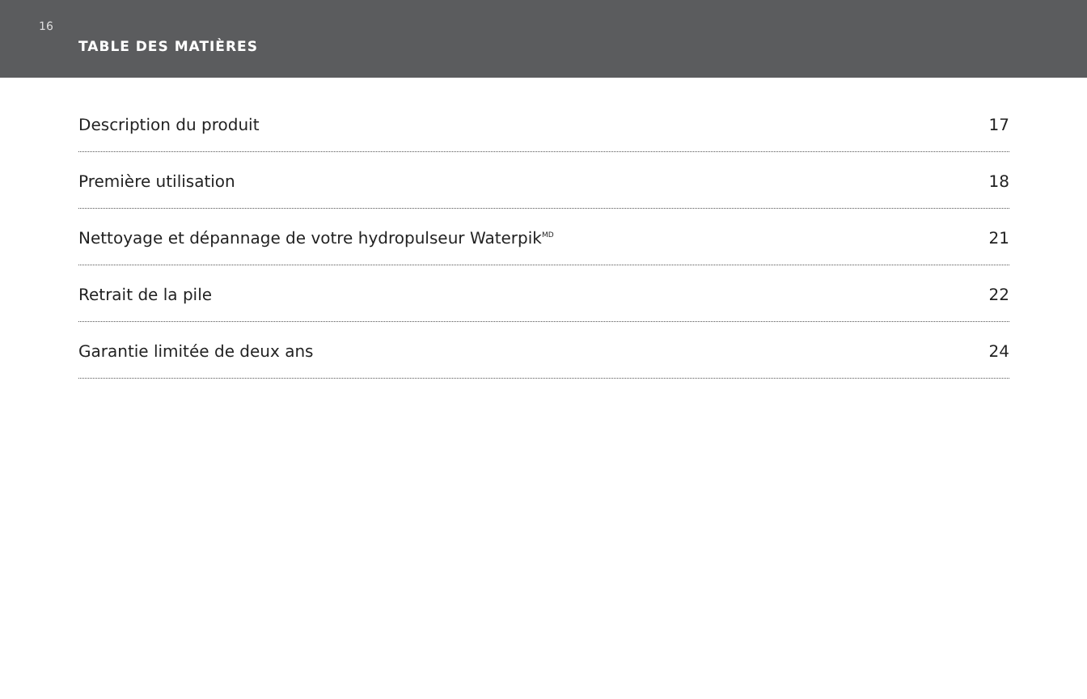16
TABLE DES MATIÈRES
Description du produit 17
Première utilisation 18
Nettoyage et dépannage de votre hydropulseur Waterpik<sup>MD</sup> 21
Retrait de la pile 22
Garantie limitée de deux ans 24